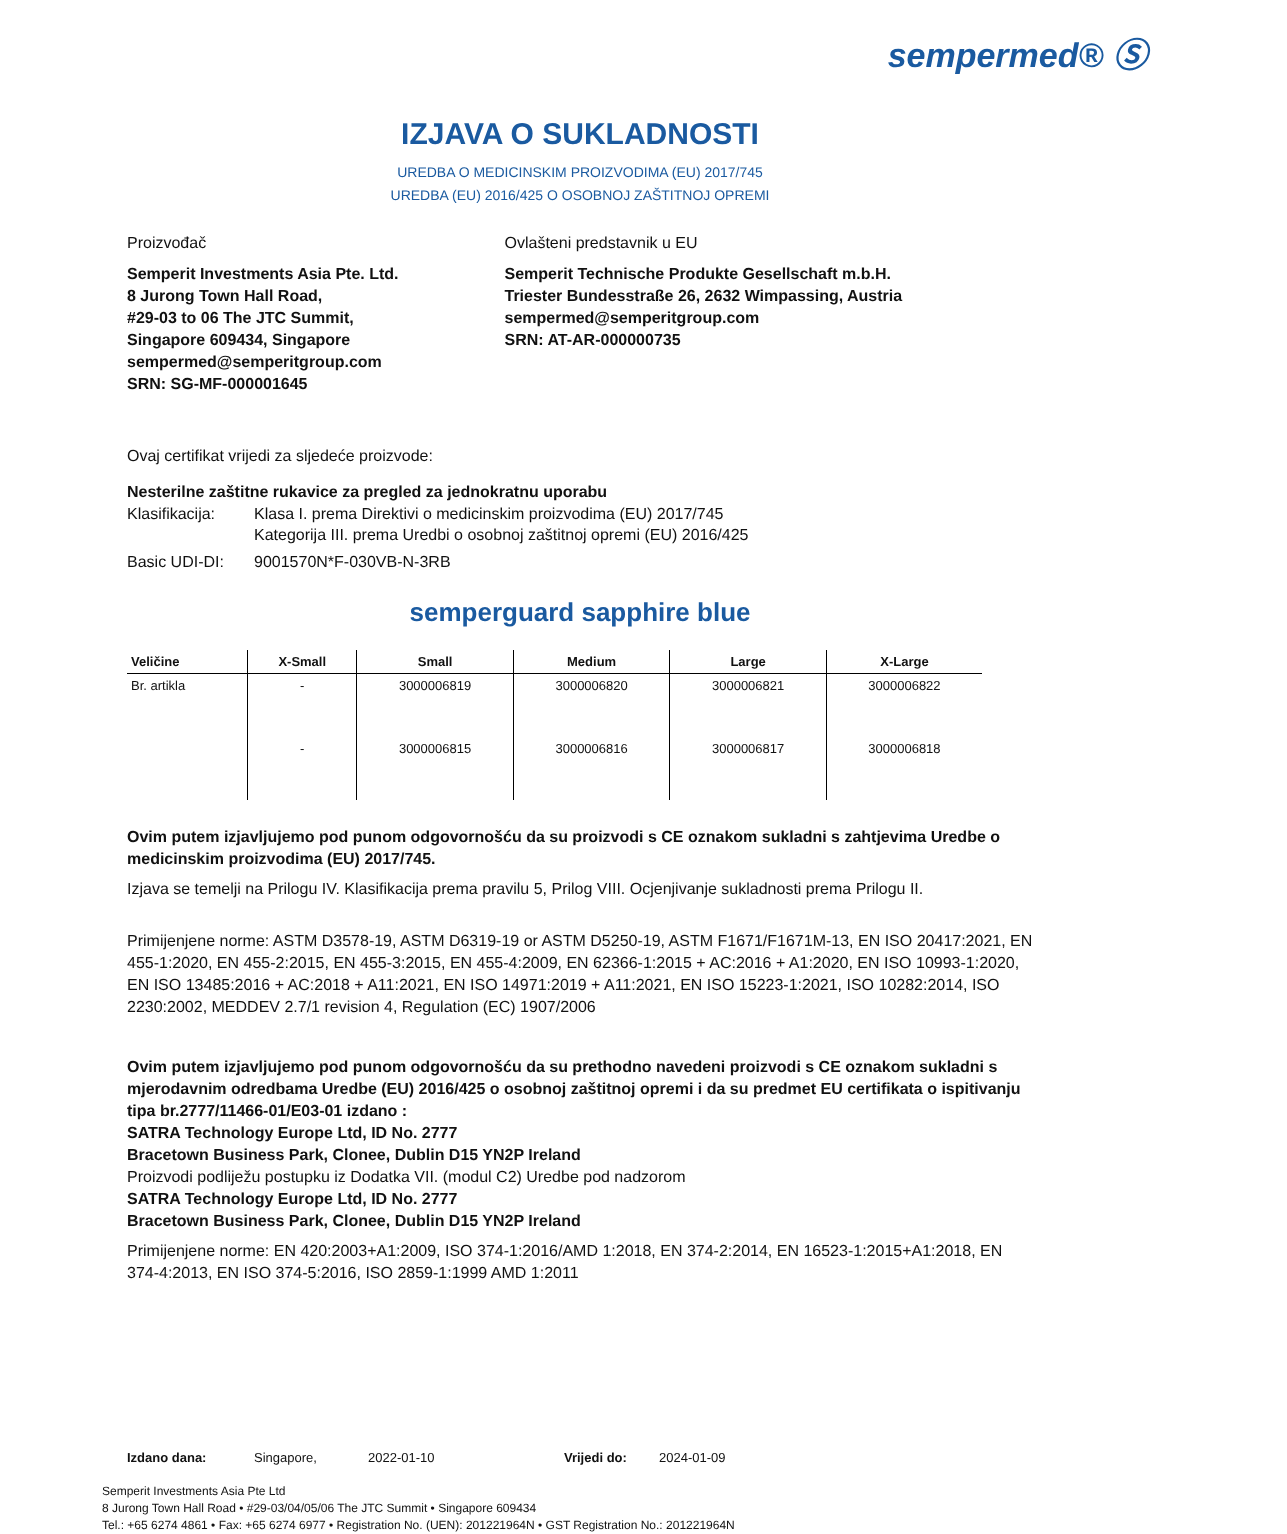sempermed® Ⓢ
IZJAVA O SUKLADNOSTI
UREDBA O MEDICINSKIM PROIZVODIMA (EU) 2017/745
UREDBA (EU) 2016/425 O OSOBNOJ ZAŠTITNOJ OPREMI
Proizvođač
Semperit Investments Asia Pte. Ltd.
8 Jurong Town Hall Road,
#29-03 to 06 The JTC Summit,
Singapore 609434, Singapore
sempermed@semperitgroup.com
SRN: SG-MF-000001645
Ovlašteni predstavnik u EU
Semperit Technische Produkte Gesellschaft m.b.H.
Triester Bundesstraße 26, 2632 Wimpassing, Austria
sempermed@semperitgroup.com
SRN: AT-AR-000000735
Ovaj certifikat vrijedi za sljedeće proizvode:
Nesterilne zaštitne rukavice za pregled za jednokratnu uporabu
Klasifikacija: Klasa I. prema Direktivi o medicinskim proizvodima (EU) 2017/745
Kategorija III. prema Uredbi o osobnoj zaštitnoj opremi (EU) 2016/425
Basic UDI-DI: 9001570N*F-030VB-N-3RB
semperguard sapphire blue
| Veličine | X-Small | Small | Medium | Large | X-Large |
| --- | --- | --- | --- | --- | --- |
| Br. artikla | - | 3000006819 | 3000006820 | 3000006821 | 3000006822 |
| | - | 3000006815 | 3000006816 | 3000006817 | 3000006818 |
Ovim putem izjavljujemo pod punom odgovornošću da su proizvodi s CE oznakom sukladni s zahtjevima Uredbe o medicinskim proizvodima (EU) 2017/745.
Izjava se temelji na Prilogu IV. Klasifikacija prema pravilu 5, Prilog VIII. Ocjenjivanje sukladnosti prema Prilogu II.
Primijenjene norme: ASTM D3578-19, ASTM D6319-19 or ASTM D5250-19, ASTM F1671/F1671M-13, EN ISO 20417:2021, EN 455-1:2020, EN 455-2:2015, EN 455-3:2015, EN 455-4:2009, EN 62366-1:2015 + AC:2016 + A1:2020, EN ISO 10993-1:2020, EN ISO 13485:2016 + AC:2018 + A11:2021, EN ISO 14971:2019 + A11:2021, EN ISO 15223-1:2021, ISO 10282:2014, ISO 2230:2002, MEDDEV 2.7/1 revision 4, Regulation (EC) 1907/2006
Ovim putem izjavljujemo pod punom odgovornošću da su prethodno navedeni proizvodi s CE oznakom sukladni s mjerodavnim odredbama Uredbe (EU) 2016/425 o osobnoj zaštitnoj opremi i da su predmet EU certifikata o ispitivanju tipa br.2777/11466-01/E03-01 izdano :
SATRA Technology Europe Ltd, ID No. 2777
Bracetown Business Park, Clonee, Dublin D15 YN2P Ireland
Proizvodi podliježu postupku iz Dodatka VII. (modul C2) Uredbe pod nadzorom
SATRA Technology Europe Ltd, ID No. 2777
Bracetown Business Park, Clonee, Dublin D15 YN2P Ireland
Primijenjene norme: EN 420:2003+A1:2009, ISO 374-1:2016/AMD 1:2018, EN 374-2:2014, EN 16523-1:2015+A1:2018, EN 374-4:2013, EN ISO 374-5:2016, ISO 2859-1:1999 AMD 1:2011
Izdano dana: Singapore, 2022-01-10 Vrijedi do: 2024-01-09
Semperit Investments Asia Pte Ltd
8 Jurong Town Hall Road • #29-03/04/05/06 The JTC Summit • Singapore 609434
Tel.: +65 6274 4861 • Fax: +65 6274 6977 • Registration No. (UEN): 201221964N • GST Registration No.: 201221964N